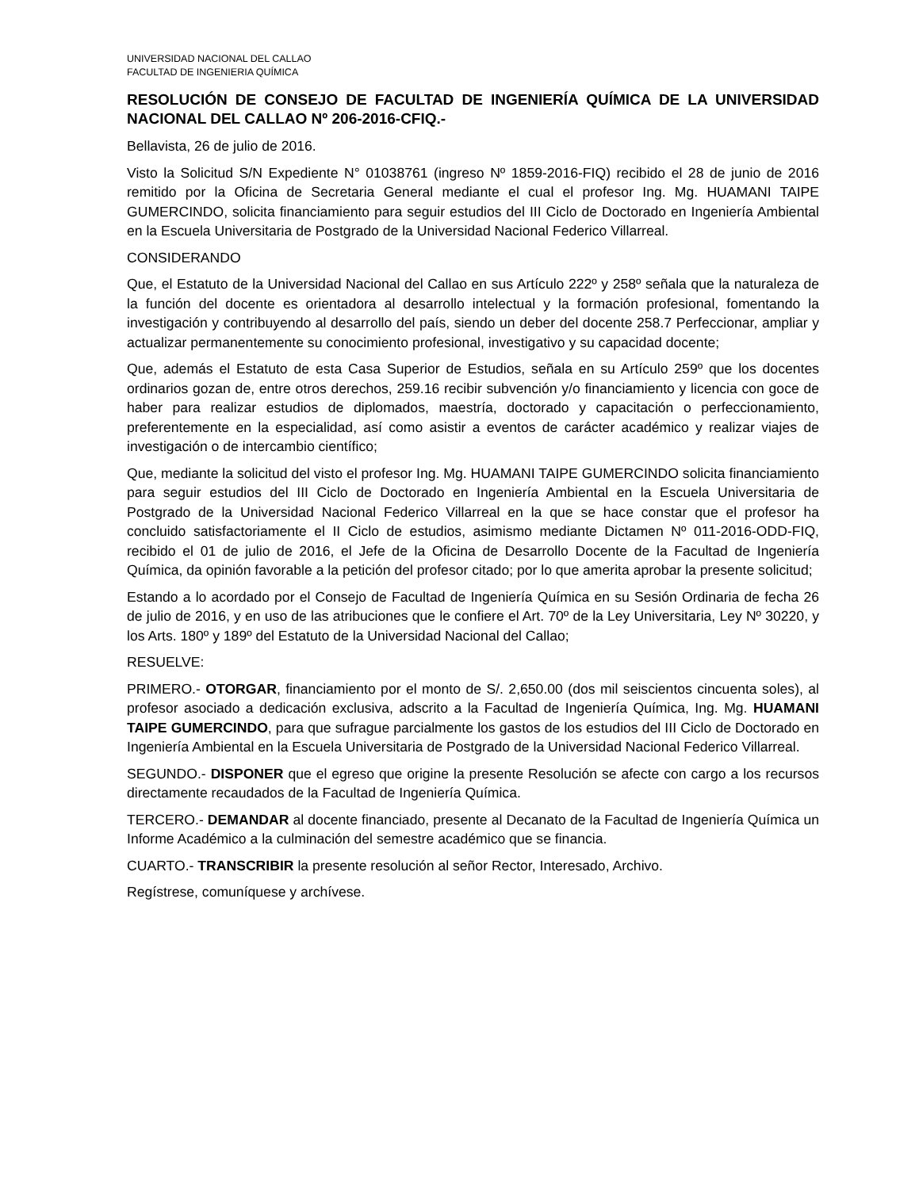UNIVERSIDAD NACIONAL DEL CALLAO
FACULTAD DE INGENIERIA QUÍMICA
RESOLUCIÓN DE CONSEJO DE FACULTAD DE INGENIERÍA QUÍMICA DE LA UNIVERSIDAD NACIONAL DEL CALLAO Nº 206-2016-CFIQ.-
Bellavista, 26 de julio de 2016.
Visto la Solicitud S/N Expediente N° 01038761 (ingreso Nº 1859-2016-FIQ) recibido el 28 de junio de 2016 remitido por la Oficina de Secretaria General mediante el cual el profesor Ing. Mg. HUAMANI TAIPE GUMERCINDO, solicita financiamiento para seguir estudios del III Ciclo de Doctorado en Ingeniería Ambiental en la Escuela Universitaria de Postgrado de la Universidad Nacional Federico Villarreal.
CONSIDERANDO
Que, el Estatuto de la Universidad Nacional del Callao en sus Artículo 222º y 258º señala que la naturaleza de la función del docente es orientadora al desarrollo intelectual y la formación profesional, fomentando la investigación y contribuyendo al desarrollo del país, siendo un deber del docente 258.7 Perfeccionar, ampliar y actualizar permanentemente su conocimiento profesional, investigativo y su capacidad docente;
Que, además el Estatuto de esta Casa Superior de Estudios, señala en su Artículo 259º que los docentes ordinarios gozan de, entre otros derechos, 259.16 recibir subvención y/o financiamiento y licencia con goce de haber para realizar estudios de diplomados, maestría, doctorado y capacitación o perfeccionamiento, preferentemente en la especialidad, así como asistir a eventos de carácter académico y realizar viajes de investigación o de intercambio científico;
Que, mediante la solicitud del visto el profesor Ing. Mg. HUAMANI TAIPE GUMERCINDO solicita financiamiento para seguir estudios del III Ciclo de Doctorado en Ingeniería Ambiental en la Escuela Universitaria de Postgrado de la Universidad Nacional Federico Villarreal en la que se hace constar que el profesor ha concluido satisfactoriamente el II Ciclo de estudios, asimismo mediante Dictamen Nº 011-2016-ODD-FIQ, recibido el 01 de julio de 2016, el Jefe de la Oficina de Desarrollo Docente de la Facultad de Ingeniería Química, da opinión favorable a la petición del profesor citado; por lo que amerita aprobar la presente solicitud;
Estando a lo acordado por el Consejo de Facultad de Ingeniería Química en su Sesión Ordinaria de fecha 26 de julio de 2016, y en uso de las atribuciones que le confiere el Art. 70º de la Ley Universitaria, Ley Nº 30220, y los Arts. 180º y 189º del Estatuto de la Universidad Nacional del Callao;
RESUELVE:
PRIMERO.- OTORGAR, financiamiento por el monto de S/. 2,650.00 (dos mil seiscientos cincuenta soles), al profesor asociado a dedicación exclusiva, adscrito a la Facultad de Ingeniería Química, Ing. Mg. HUAMANI TAIPE GUMERCINDO, para que sufrague parcialmente los gastos de los estudios del III Ciclo de Doctorado en Ingeniería Ambiental en la Escuela Universitaria de Postgrado de la Universidad Nacional Federico Villarreal.
SEGUNDO.- DISPONER que el egreso que origine la presente Resolución se afecte con cargo a los recursos directamente recaudados de la Facultad de Ingeniería Química.
TERCERO.- DEMANDAR al docente financiado, presente al Decanato de la Facultad de Ingeniería Química un Informe Académico a la culminación del semestre académico que se financia.
CUARTO.- TRANSCRIBIR la presente resolución al señor Rector, Interesado, Archivo.
Regístrese, comuníquese y archívese.